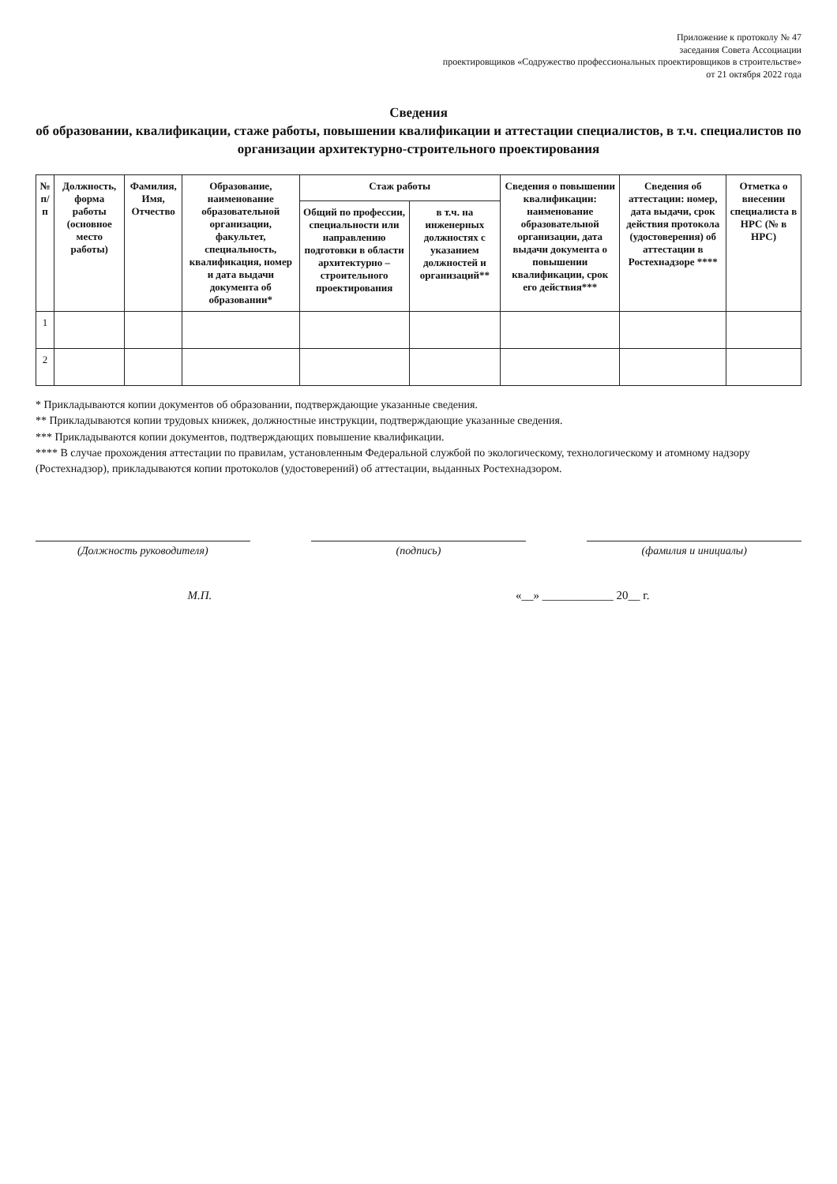Приложение к протоколу № 47
заседания Совета Ассоциации
проектировщиков «Содружество профессиональных проектировщиков в строительстве»
от 21 октября 2022 года
Сведения
об образовании, квалификации, стаже работы, повышении квалификации и аттестации специалистов, в т.ч. специалистов по организации архитектурно-строительного проектирования
| № п/п | Должность, форма работы (основное место работы) | Фамилия, Имя, Отчество | Образование, наименование образовательной организации, факультет, специальность, квалификация, номер и дата выдачи документа об образовании* | Стаж работы | | Сведения о повышении квалификации: наименование образовательной организации, дата выдачи документа о повышении квалификации, срок его действия*** | Сведения об аттестации: номер, дата выдачи, срок действия протокола (удостоверения) об аттестации в Ростехнадзоре **** | Отметка о внесении специалиста в НРС (№ в НРС) |
| --- | --- | --- | --- | --- | --- | --- | --- | --- |
| | | | | Общий по профессии, специальности или направлению подготовки в области архитектурно – строительного проектирования | в т.ч. на инженерных должностях с указанием должностей и организаций** | | | |
| 1 | | | | | | | | |
| 2 | | | | | | | | |
* Прикладываются копии документов об образовании, подтверждающие указанные сведения.
** Прикладываются копии трудовых книжек, должностные инструкции, подтверждающие указанные сведения.
*** Прикладываются копии документов, подтверждающих повышение квалификации.
**** В случае прохождения аттестации по правилам, установленным Федеральной службой по экологическому, технологическому и атомному надзору (Ростехнадзор), прикладываются копии протоколов (удостоверений) об аттестации, выданных Ростехнадзором.
(Должность руководителя) (подпись) (фамилия и инициалы)
М.П. «__» ____________ 20__ г.